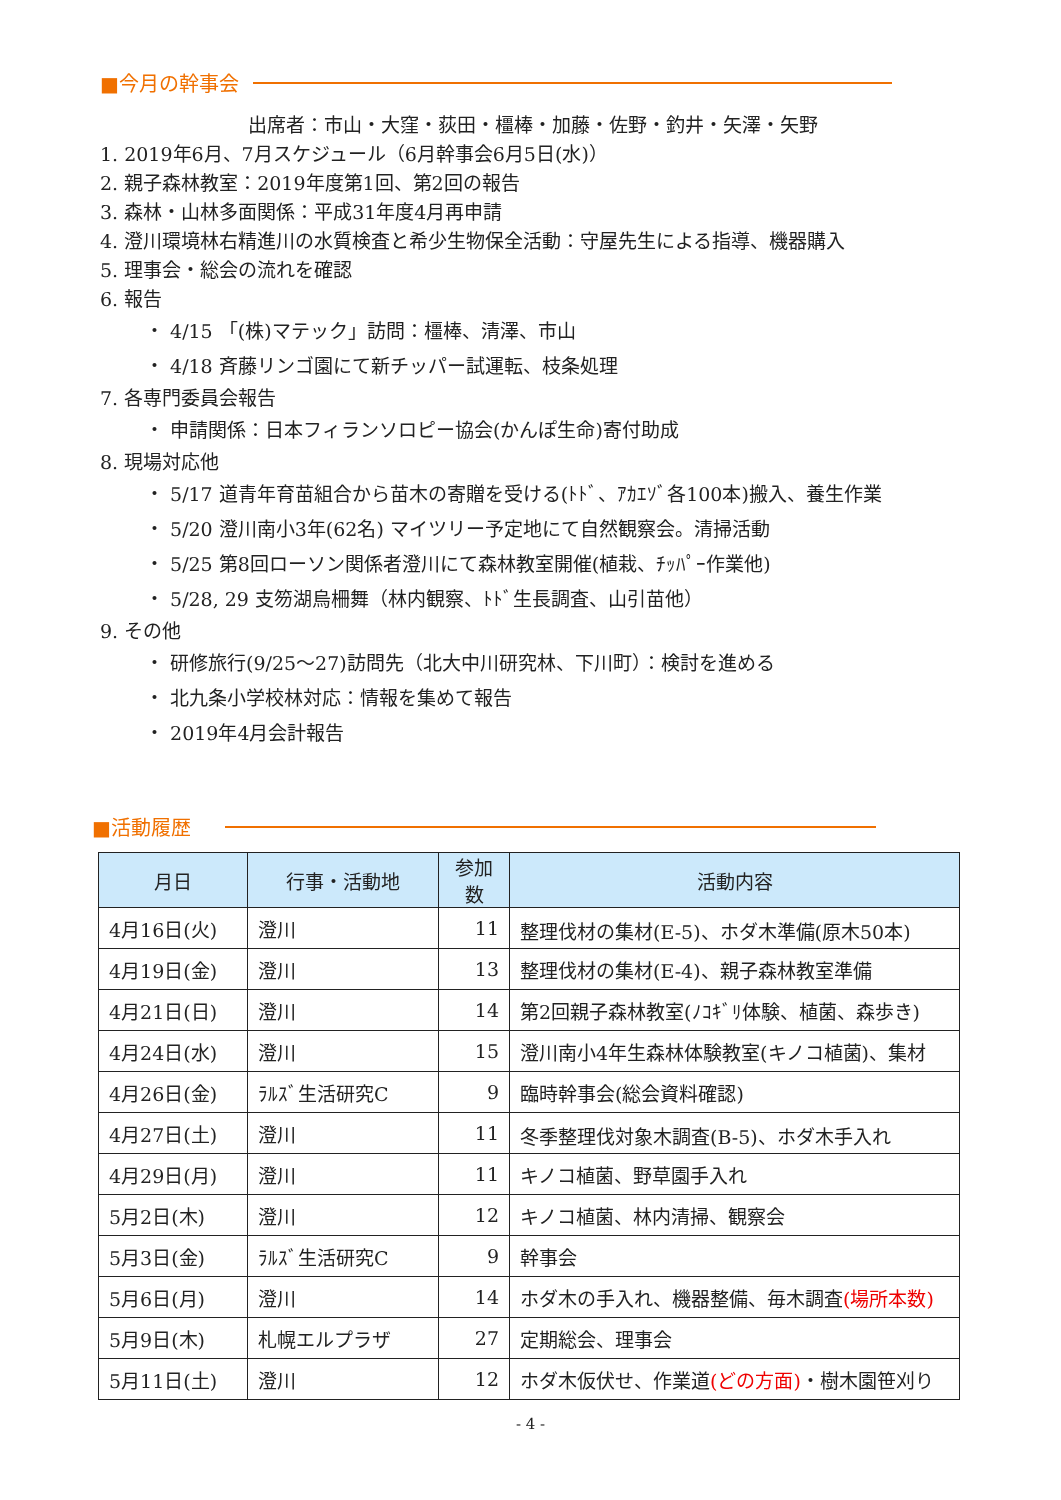■今月の幹事会
出席者：市山・大窪・荻田・橿棒・加藤・佐野・釣井・矢澤・矢野
1. 2019年6月、7月スケジュール（6月幹事会6月5日(水)）
2. 親子森林教室：2019年度第1回、第2回の報告
3. 森林・山林多面関係：平成31年度4月再申請
4. 澄川環境林右精進川の水質検査と希少生物保全活動：守屋先生による指導、機器購入
5. 理事会・総会の流れを確認
6. 報告
・ 4/15 「(株)マテック」訪問：橿棒、清澤、市山
・ 4/18 斉藤リンゴ園にて新チッパー試運転、枝条処理
7. 各専門委員会報告
・ 申請関係：日本フィランソロピー協会(かんぽ生命)寄付助成
8. 現場対応他
・ 5/17 道青年育苗組合から苗木の寄贈を受ける(ﾄﾄﾞ、ｱｶｴｿﾞ各100本)搬入、養生作業
・ 5/20 澄川南小3年(62名) マイツリー予定地にて自然観察会。清掃活動
・ 5/25 第8回ローソン関係者澄川にて森林教室開催(植栽、ﾁｯﾊﾟｰ作業他)
・ 5/28, 29 支笏湖烏柵舞（林内観察、ﾄﾄﾞ生長調査、山引苗他）
9. その他
・ 研修旅行(9/25～27)訪問先（北大中川研究林、下川町）：検討を進める
・ 北九条小学校林対応：情報を集めて報告
・ 2019年4月会計報告
■活動履歴
| 月日 | 行事・活動地 | 参加数 | 活動内容 |
| --- | --- | --- | --- |
| 4月16日(火) | 澄川 | 11 | 整理伐材の集材(E-5)、ホダ木準備(原木50本) |
| 4月19日(金) | 澄川 | 13 | 整理伐材の集材(E-4)、親子森林教室準備 |
| 4月21日(日) | 澄川 | 14 | 第2回親子森林教室(ﾉｺｷﾞﾘ体験、植菌、森歩き) |
| 4月24日(水) | 澄川 | 15 | 澄川南小4年生森林体験教室(キノコ植菌)、集材 |
| 4月26日(金) | ﾗﾙｽﾞ生活研究C | 9 | 臨時幹事会(総会資料確認) |
| 4月27日(土) | 澄川 | 11 | 冬季整理伐対象木調査(B-5)、ホダ木手入れ |
| 4月29日(月) | 澄川 | 11 | キノコ植菌、野草園手入れ |
| 5月2日(木) | 澄川 | 12 | キノコ植菌、林内清掃、観察会 |
| 5月3日(金) | ﾗﾙｽﾞ生活研究C | 9 | 幹事会 |
| 5月6日(月) | 澄川 | 14 | ホダ木の手入れ、機器整備、毎木調査 (場所本数) |
| 5月9日(木) | 札幌エルプラザ | 27 | 定期総会、理事会 |
| 5月11日(土) | 澄川 | 12 | ホダ木仮伏せ、作業道 (どの方面) ・樹木園笹刈り |
- 4 -